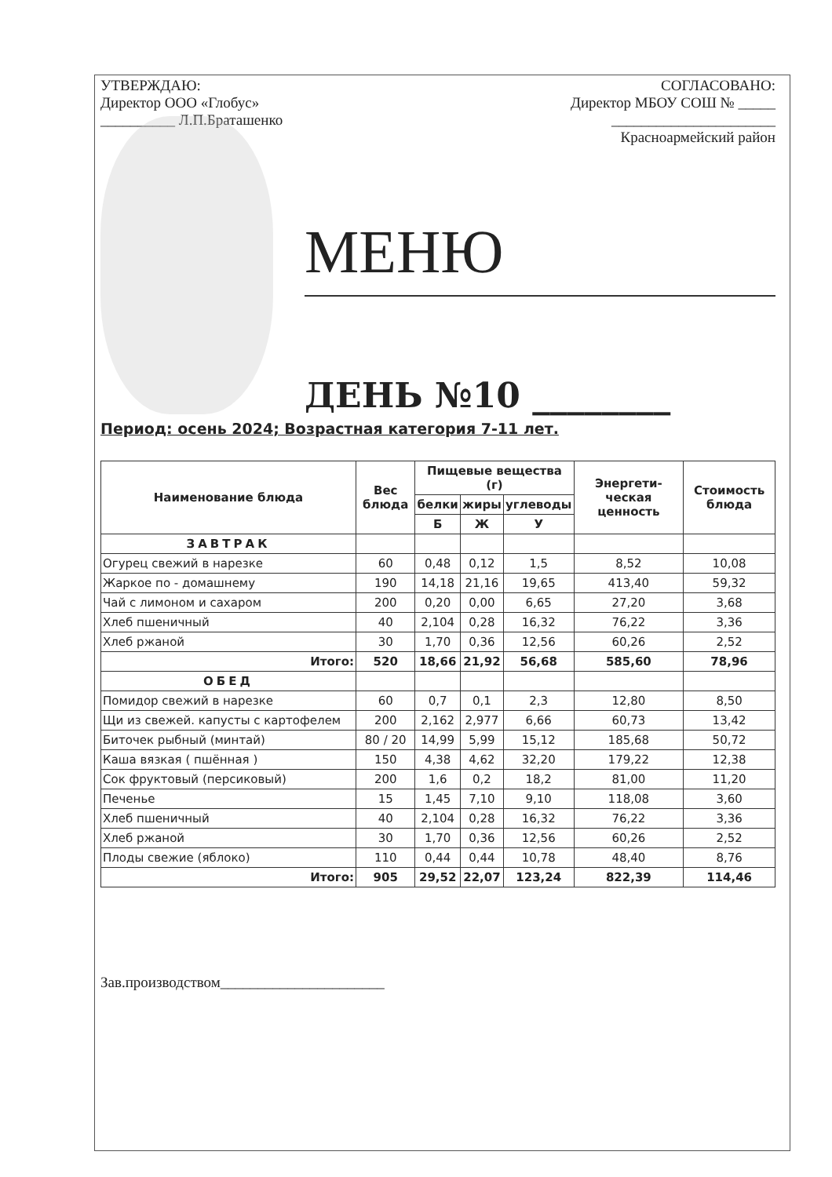УТВЕРЖДАЮ:
Директор ООО «Глобус»
__________ Л.П.Браташенко
СОГЛАСОВАНО:
Директор МБОУ СОШ № _____
______________________
Красноармейский район
МЕНЮ
ДЕНЬ №10 ________
Период: осень 2024; Возрастная категория 7-11 лет.
| Наименование блюда | Вес блюда | Пищевые вещества (г) | | | Энергети-ческая ценность | Стоимость блюда |
| --- | --- | --- | --- | --- | --- | --- |
| | | белки | жиры | углеводы | | |
| | | Б | Ж | У | | |
| ЗАВТРАК | | | | | | |
| Огурец свежий в нарезке | 60 | 0,48 | 0,12 | 1,5 | 8,52 | 10,08 |
| Жаркое по - домашнему | 190 | 14,18 | 21,16 | 19,65 | 413,40 | 59,32 |
| Чай с лимоном и сахаром | 200 | 0,20 | 0,00 | 6,65 | 27,20 | 3,68 |
| Хлеб пшеничный | 40 | 2,104 | 0,28 | 16,32 | 76,22 | 3,36 |
| Хлеб ржаной | 30 | 1,70 | 0,36 | 12,56 | 60,26 | 2,52 |
| Итого: | 520 | 18,66 | 21,92 | 56,68 | 585,60 | 78,96 |
| ОБЕД | | | | | | |
| Помидор свежий в нарезке | 60 | 0,7 | 0,1 | 2,3 | 12,80 | 8,50 |
| Щи из свежей. капусты с картофелем | 200 | 2,162 | 2,977 | 6,66 | 60,73 | 13,42 |
| Биточек рыбный (минтай) | 80 / 20 | 14,99 | 5,99 | 15,12 | 185,68 | 50,72 |
| Каша вязкая ( пшённая ) | 150 | 4,38 | 4,62 | 32,20 | 179,22 | 12,38 |
| Сок фруктовый (персиковый) | 200 | 1,6 | 0,2 | 18,2 | 81,00 | 11,20 |
| Печенье | 15 | 1,45 | 7,10 | 9,10 | 118,08 | 3,60 |
| Хлеб пшеничный | 40 | 2,104 | 0,28 | 16,32 | 76,22 | 3,36 |
| Хлеб ржаной | 30 | 1,70 | 0,36 | 12,56 | 60,26 | 2,52 |
| Плоды свежие (яблоко) | 110 | 0,44 | 0,44 | 10,78 | 48,40 | 8,76 |
| Итого: | 905 | 29,52 | 22,07 | 123,24 | 822,39 | 114,46 |
Зав.производством______________________